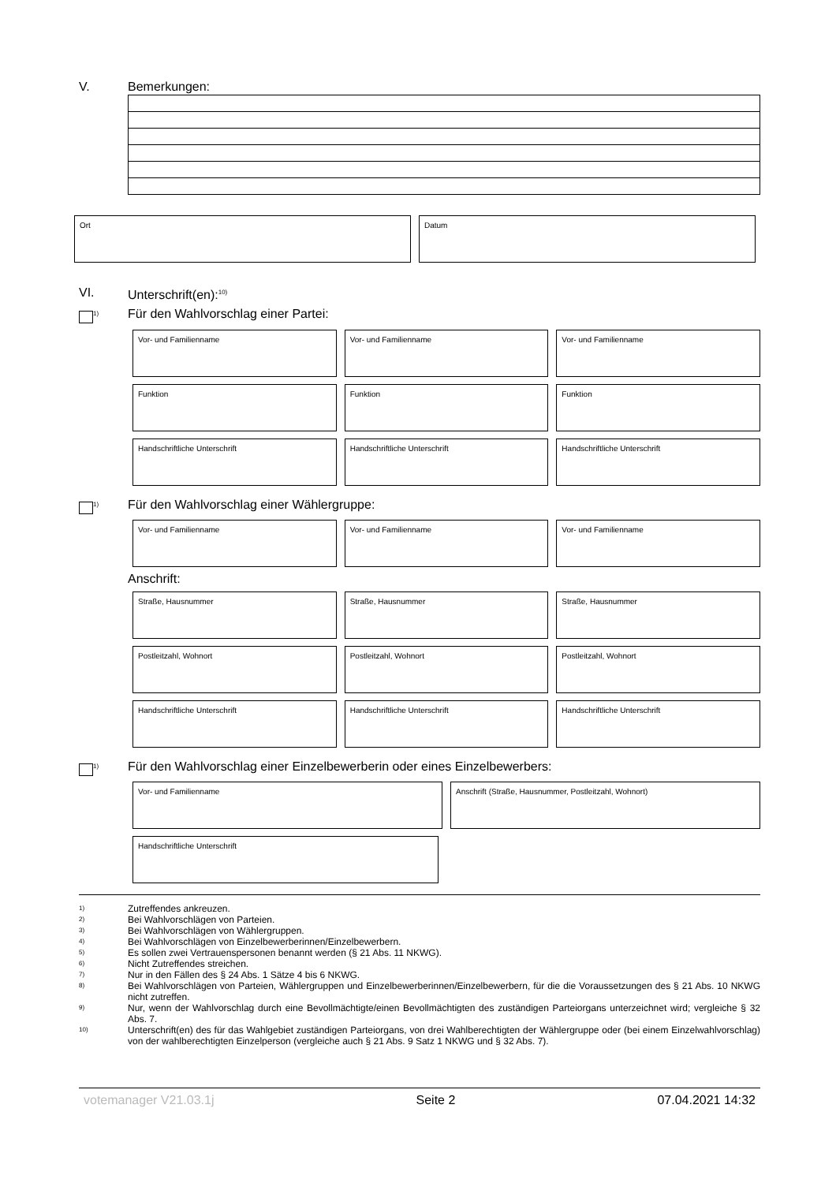V. Bemerkungen:
Ort Datum
VI. Unterschrift(en):<sup>10)</sup>
<sup>1)</sup> Für den Wahlvorschlag einer Partei:
Vor- und Familienname Vor- und Familienname Vor- und Familienname
Funktion Funktion Funktion
Handschriftliche Unterschrift Handschriftliche Unterschrift Handschriftliche Unterschrift
<sup>1)</sup> Für den Wahlvorschlag einer Wählergruppe:
Vor- und Familienname Vor- und Familienname Vor- und Familienname
Anschrift:
Straße, Hausnummer Straße, Hausnummer Straße, Hausnummer
Postleitzahl, Wohnort Postleitzahl, Wohnort Postleitzahl, Wohnort
Handschriftliche Unterschrift Handschriftliche Unterschrift Handschriftliche Unterschrift
<sup>1)</sup> Für den Wahlvorschlag einer Einzelbewerberin oder eines Einzelbewerbers:
Vor- und Familienname Anschrift (Straße, Hausnummer, Postleitzahl, Wohnort)
Handschriftliche Unterschrift
1) Zutreffendes ankreuzen.
2) Bei Wahlvorschlägen von Parteien.
3) Bei Wahlvorschlägen von Wählergruppen.
4) Bei Wahlvorschlägen von Einzelbewerberinnen/Einzelbewerbern.
5) Es sollen zwei Vertrauenspersonen benannt werden (§ 21 Abs. 11 NKWG).
6) Nicht Zutreffendes streichen.
7) Nur in den Fällen des § 24 Abs. 1 Sätze 4 bis 6 NKWG.
8) Bei Wahlvorschlägen von Parteien, Wählergruppen und Einzelbewerberinnen/Einzelbewerbern, für die die Voraussetzungen des § 21 Abs. 10 NKWG nicht zutreffen.
9) Nur, wenn der Wahlvorschlag durch eine Bevollmächtigte/einen Bevollmächtigten des zuständigen Parteiorgans unterzeichnet wird; vergleiche § 32 Abs. 7.
10) Unterschrift(en) des für das Wahlgebiet zuständigen Parteiorgans, von drei Wahlberechtigten der Wählergruppe oder (bei einem Einzelwahlvorschlag) von der wahlberechtigten Einzelperson (vergleiche auch § 21 Abs. 9 Satz 1 NKWG und § 32 Abs. 7).
votemanager V21.03.1j Seite 2 07.04.2021 14:32